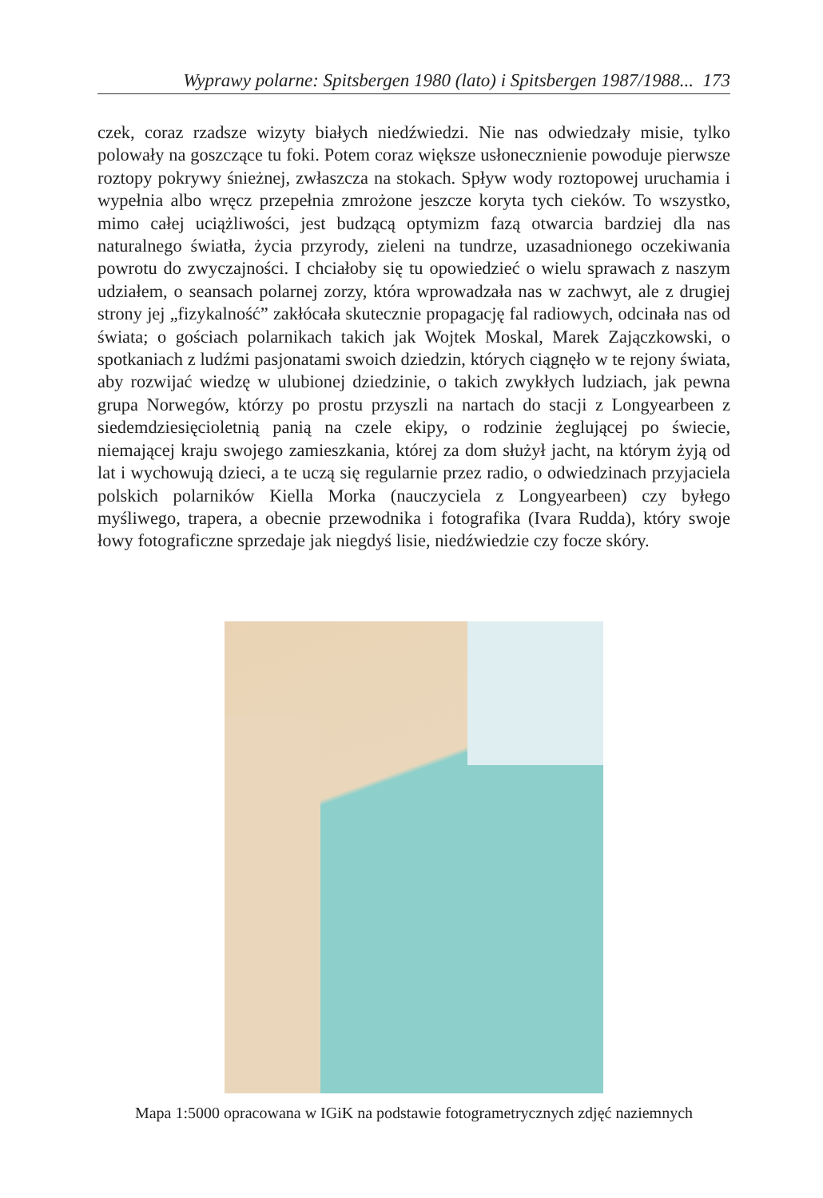Wyprawy polarne: Spitsbergen 1980 (lato) i Spitsbergen 1987/1988... 173
czek, coraz rzadsze wizyty białych niedźwiedzi. Nie nas odwiedzały misie, tylko polowały na goszczące tu foki. Potem coraz większe usłonecznienie powoduje pierwsze roztopy pokrywy śnieżnej, zwłaszcza na stokach. Spływ wody roztopowej uruchamia i wypełnia albo wręcz przepełnia zmrożone jeszcze koryta tych cieków. To wszystko, mimo całej uciążliwości, jest budzącą optymizm fazą otwarcia bardziej dla nas naturalnego światła, życia przyrody, zieleni na tundrze, uzasadnionego oczekiwania powrotu do zwyczajności. I chciałoby się tu opowiedzieć o wielu sprawach z naszym udziałem, o seansach polarnej zorzy, która wprowadzała nas w zachwyt, ale z drugiej strony jej „fizykalność” zakłócała skutecznie propagację fal radiowych, odcinała nas od świata; o gościach polarnikach takich jak Wojtek Moskal, Marek Zajączkowski, o spotkaniach z ludźmi pasjonatami swoich dziedzin, których ciągnęło w te rejony świata, aby rozwijać wiedzę w ulubionej dziedzinie, o takich zwykłych ludziach, jak pewna grupa Norwegów, którzy po prostu przyszli na nartach do stacji z Longyearbeen z siedemdziesięcioletnią panią na czele ekipy, o rodzinie żeglującej po świecie, niemającej kraju swojego zamieszkania, której za dom służył jacht, na którym żyją od lat i wychowują dzieci, a te uczą się regularnie przez radio, o odwiedzinach przyjaciela polskich polarników Kiella Morka (nauczyciela z Longyearbeen) czy byłego myśliwego, trapera, a obecnie przewodnika i fotografika (Ivara Rudda), który swoje łowy fotograficzne sprzedaje jak niegdyś lisie, niedźwiedzie czy focze skóry.
Mapa 1:5000 opracowana w IGiK na podstawie fotogrametrycznych zdjęć naziemnych